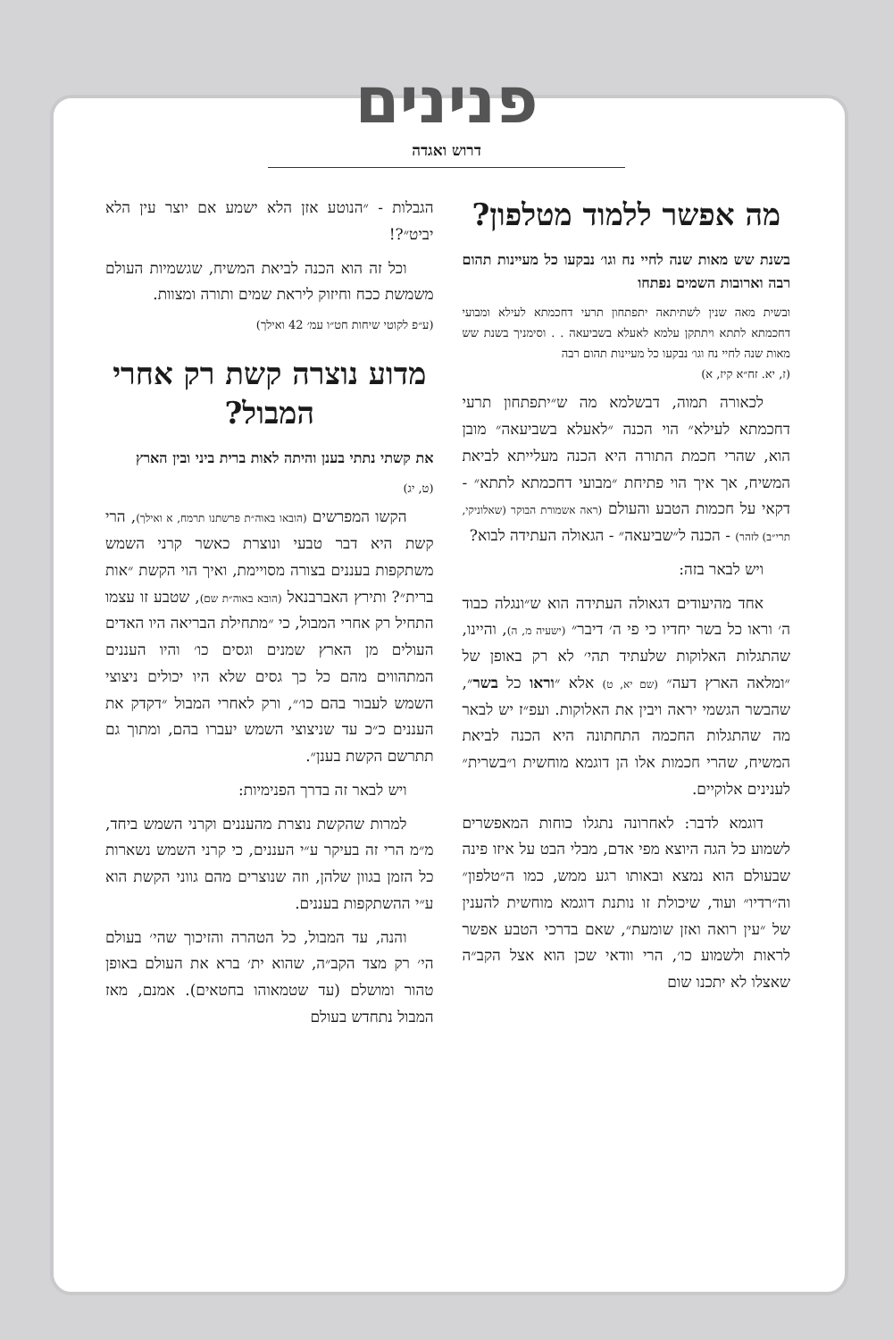פנינים
דרוש ואגדה
מה אפשר ללמוד מטלפון?
בשנת שש מאות שנה לחיי נח וגו׳ נבקעו כל מעיינות תהום רבה וארובות השמים נפתחו
ובשית מאה שנין לשתיתאה יתפתחון תרעי דחכמתא לעילא ומבועי דחכמתא לתתא ויתתקן עלמא לאעלא בשביעאה . . וסימניך בשנת שש מאות שנה לחיי נח וגו׳ נבקעו כל מעיינות תהום רבה
(ז, יא. זח״א קיז, א)
לכאורה תמוה, דבשלמא מה ש״יתפתחון תרעי דחכמתא לעילא״ הוי הכנה ״לאעלא בשביעאה״ מובן הוא, שהרי חכמת התורה היא הכנה מעלייתא לביאת המשיח, אך איך הוי פתיחת ״מבועי דחכמתא לתתא״ - דקאי על חכמות הטבע והעולם (ראה אשמורת הבוקר (שאלוניקי, תרי״ב) לזהר) - הכנה ל״שביעאה״ - הגאולה העתידה לבוא?
ויש לבאר בזה:
אחד מהיעודים דגאולה העתידה הוא ש״ונגלה כבוד ה׳ וראו כל בשר יחדיו כי פי ה׳ דיבר״ (ישעיה מ, ה), והיינו, שהתגלות האלוקות שלעתיד תהי׳ לא רק באופן של ״ומלאה הארץ דעה״ (שם יא, ט) אלא ״וראו כל בשר״, שהבשר הגשמי יראה ויבין את האלוקות. ועפ״ז יש לבאר מה שהתגלות החכמה התחתונה היא הכנה לביאת המשיח, שהרי חכמות אלו הן דוגמא מוחשית ו״בשרית״ לענינים אלוקיים.
דוגמא לדבר: לאחרונה נתגלו כוחות המאפשרים לשמוע כל הגה היוצא מפי אדם, מבלי הבט על איזו פינה שבעולם הוא נמצא ובאותו רגע ממש, כמו ה״טלפון״ וה״רדיו״ ועוד, שיכולת זו נותנת דוגמא מוחשית להענין של ״עין רואה ואזן שומעת״, שאם בדרכי הטבע אפשר לראות ולשמוע כו׳, הרי וודאי שכן הוא אצל הקב״ה שאצלו לא יתכנו שום
הגבלות - ״הנוטע אזן הלא ישמע אם יוצר עין הלא יביט״?!
וכל זה הוא הכנה לביאת המשיח, שגשמיות העולם משמשת ככח וחיזוק ליראת שמים ותורה ומצוות.
(ע״פ לקוטי שיחות חט״ו עמ׳ 42 ואילך)
מדוע נוצרה קשת רק אחרי המבול?
את קשתי נתתי בענן והיתה לאות ברית ביני ובין הארץ
(ט, יג)
הקשו המפרשים (הובאו באוה״ת פרשתנו תרמח, א ואילך), הרי קשת היא דבר טבעי ונוצרת כאשר קרני השמש משתקפות בעננים בצורה מסויימת, ואיך הוי הקשת ״אות ברית״? ותירץ האברבנאל (הובא באוה״ת שם), שטבע זו עצמו התחיל רק אחרי המבול, כי ״מתחילת הבריאה היו האדים העולים מן הארץ שמנים וגסים כו׳ והיו העננים המתהווים מהם כל כך גסים שלא היו יכולים ניצוצי השמש לעבור בהם כו׳״, ורק לאחרי המבול ״דקדק את העננים כ״כ עד שניצוצי השמש יעברו בהם, ומתוך גם תתרשם הקשת בענן״.
ויש לבאר זה בדרך הפנימיות:
למרות שהקשת נוצרת מהעננים וקרני השמש ביחד, מ״מ הרי זה בעיקר ע״י העננים, כי קרני השמש נשארות כל הזמן בגוון שלהן, וזה שנוצרים מהם גווני הקשת הוא ע״י ההשתקפות בעננים.
והנה, עד המבול, כל הטהרה והזיכוך שהי׳ בעולם הי׳ רק מצד הקב״ה, שהוא ית׳ ברא את העולם באופן טהור ומושלם (עד שטמאוהו בחטאים). אמנם, מאז המבול נתחדש בעולם